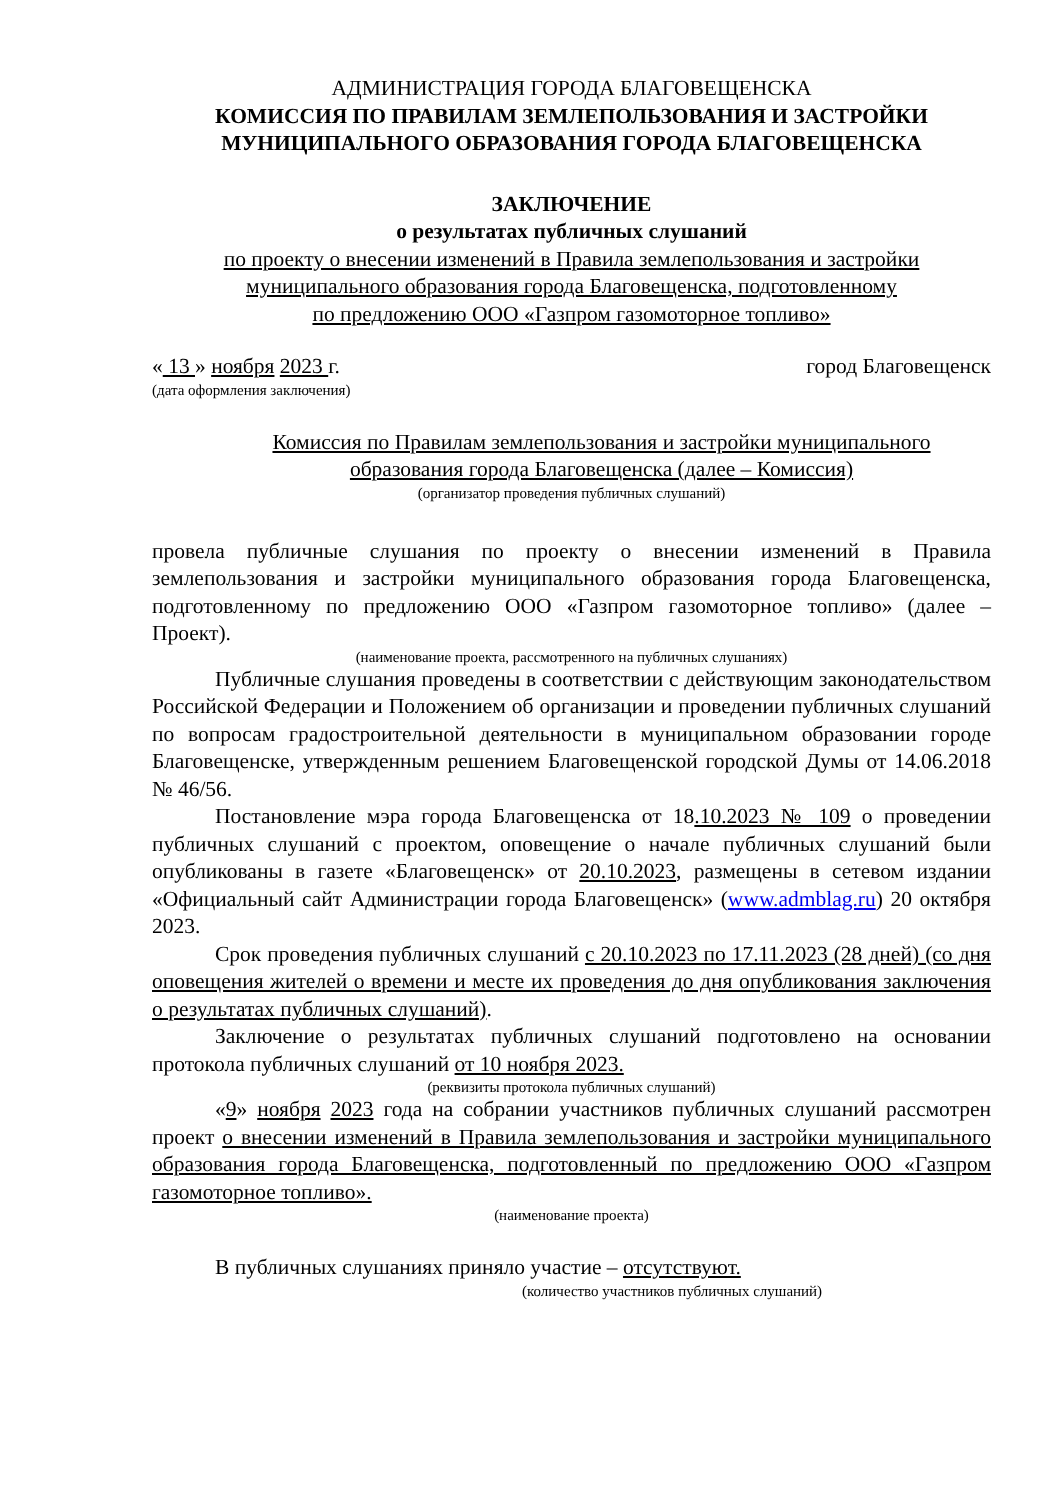АДМИНИСТРАЦИЯ ГОРОДА БЛАГОВЕЩЕНСКА
КОМИССИЯ ПО ПРАВИЛАМ ЗЕМЛЕПОЛЬЗОВАНИЯ И ЗАСТРОЙКИ
МУНИЦИПАЛЬНОГО ОБРАЗОВАНИЯ ГОРОДА БЛАГОВЕЩЕНСКА
ЗАКЛЮЧЕНИЕ
о результатах публичных слушаний
по проекту о внесении изменений в Правила землепользования и застройки
муниципального образования города Благовещенска, подготовленному
по предложению ООО «Газпром газомоторное топливо»
« 13 » ноября 2023 г. город Благовещенск
(дата оформления заключения)
Комиссия по Правилам землепользования и застройки муниципального
образования города Благовещенска (далее – Комиссия)
(организатор проведения публичных слушаний)
провела публичные слушания по проекту о внесении изменений в Правила землепользования и застройки муниципального образования города Благовещенска, подготовленному по предложению ООО «Газпром газомоторное топливо» (далее – Проект).
(наименование проекта, рассмотренного на публичных слушаниях)
Публичные слушания проведены в соответствии с действующим законодательством Российской Федерации и Положением об организации и проведении публичных слушаний по вопросам градостроительной деятельности в муниципальном образовании городе Благовещенске, утвержденным решением Благовещенской городской Думы от 14.06.2018 № 46/56.
Постановление мэра города Благовещенска от 18.10.2023 № 109 о проведении публичных слушаний с проектом, оповещение о начале публичных слушаний были опубликованы в газете «Благовещенск» от 20.10.2023, размещены в сетевом издании «Официальный сайт Администрации города Благовещенск» (www.admblag.ru) 20 октября 2023.
Срок проведения публичных слушаний с 20.10.2023 по 17.11.2023 (28 дней) (со дня оповещения жителей о времени и месте их проведения до дня опубликования заключения о результатах публичных слушаний).
Заключение о результатах публичных слушаний подготовлено на основании протокола публичных слушаний от 10 ноября 2023.
(реквизиты протокола публичных слушаний)
«9» ноября 2023 года на собрании участников публичных слушаний рассмотрен проект о внесении изменений в Правила землепользования и застройки муниципального образования города Благовещенска, подготовленный по предложению ООО «Газпром газомоторное топливо».
(наименование проекта)
В публичных слушаниях приняло участие – отсутствуют.
(количество участников публичных слушаний)